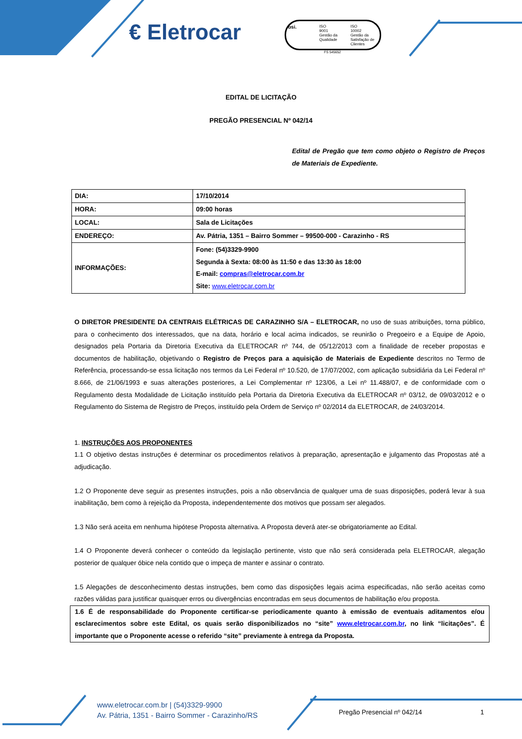€ Eletrocar
bsi.
ISO
9001
Gestão da Qualidade
ISO
10002
Gestão da Satisfação de Clientes
FS 545652
EDITAL DE LICITAÇÃO
PREGÃO PRESENCIAL Nº 042/14
Edital de Pregão que tem como objeto o Registro de Preços de Materiais de Expediente.
| DIA: | 17/10/2014 |
| HORA: | 09:00 horas |
| LOCAL: | Sala de Licitações |
| ENDEREÇO: | Av. Pátria, 1351 – Bairro Sommer – 99500-000 - Carazinho - RS |
| INFORMAÇÕES: | Fone: (54)3329-9900 Segunda à Sexta: 08:00 às 11:50 e das 13:30 às 18:00 E-mail: compras@eletrocar.com.br Site: www.eletrocar.com.br |
O DIRETOR PRESIDENTE DA CENTRAIS ELÉTRICAS DE CARAZINHO S/A – ELETROCAR, no uso de suas atribuições, torna público, para o conhecimento dos interessados, que na data, horário e local acima indicados, se reunirão o Pregoeiro e a Equipe de Apoio, designados pela Portaria da Diretoria Executiva da ELETROCAR nº 744, de 05/12/2013 com a finalidade de receber propostas e documentos de habilitação, objetivando o Registro de Preços para a aquisição de Materiais de Expediente descritos no Termo de Referência, processando-se essa licitação nos termos da Lei Federal nº 10.520, de 17/07/2002, com aplicação subsidiária da Lei Federal nº 8.666, de 21/06/1993 e suas alterações posteriores, a Lei Complementar nº 123/06, a Lei nº 11.488/07, e de conformidade com o Regulamento desta Modalidade de Licitação instituído pela Portaria da Diretoria Executiva da ELETROCAR nº 03/12, de 09/03/2012 e o Regulamento do Sistema de Registro de Preços, instituído pela Ordem de Serviço nº 02/2014 da ELETROCAR, de 24/03/2014.
1. INSTRUÇÕES AOS PROPONENTES
1.1 O objetivo destas instruções é determinar os procedimentos relativos à preparação, apresentação e julgamento das Propostas até a adjudicação.
1.2 O Proponente deve seguir as presentes instruções, pois a não observância de qualquer uma de suas disposições, poderá levar à sua inabilitação, bem como à rejeição da Proposta, independentemente dos motivos que possam ser alegados.
1.3 Não será aceita em nenhuma hipótese Proposta alternativa. A Proposta deverá ater-se obrigatoriamente ao Edital.
1.4 O Proponente deverá conhecer o conteúdo da legislação pertinente, visto que não será considerada pela ELETROCAR, alegação posterior de qualquer óbice nela contido que o impeça de manter e assinar o contrato.
1.5 Alegações de desconhecimento destas instruções, bem como das disposições legais acima especificadas, não serão aceitas como razões válidas para justificar quaisquer erros ou divergências encontradas em seus documentos de habilitação e/ou proposta.
1.6 É de responsabilidade do Proponente certificar-se periodicamente quanto à emissão de eventuais aditamentos e/ou esclarecimentos sobre este Edital, os quais serão disponibilizados no “site” www.eletrocar.com.br, no link “licitações”. É importante que o Proponente acesse o referido “site” previamente à entrega da Proposta.
www.eletrocar.com.br | (54)3329-9900
Av. Pátria, 1351 - Bairro Sommer - Carazinho/RS
Pregão Presencial nº 042/14 1